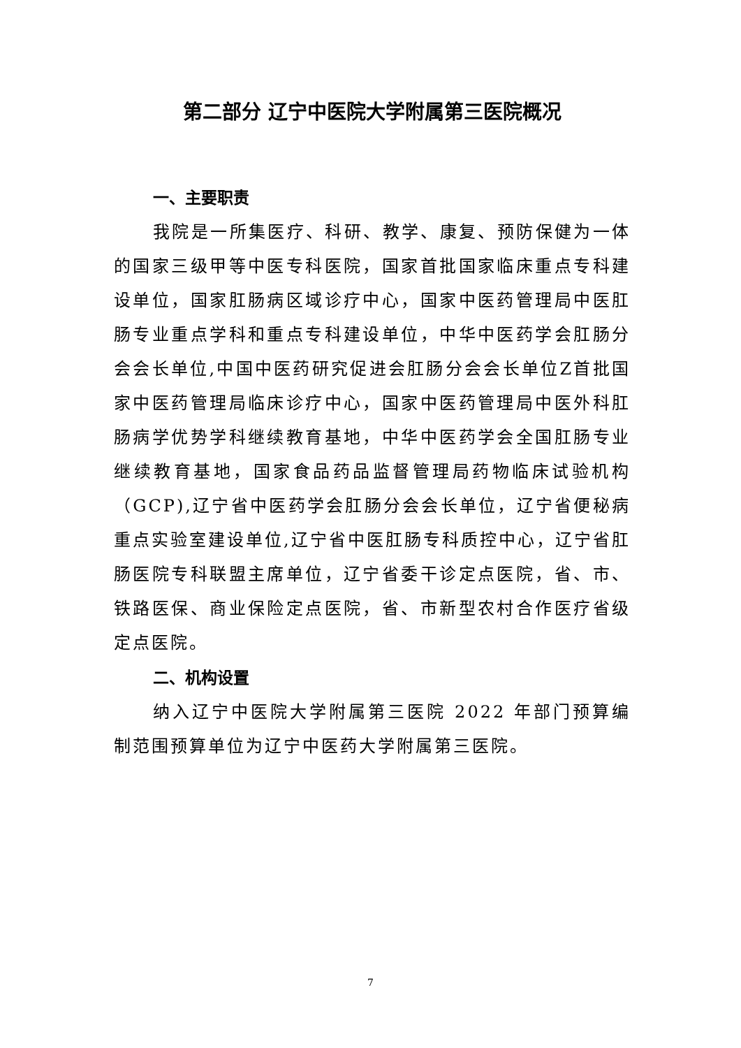第二部分 辽宁中医院大学附属第三医院概况
一、主要职责
我院是一所集医疗、科研、教学、康复、预防保健为一体的国家三级甲等中医专科医院，国家首批国家临床重点专科建设单位，国家肛肠病区域诊疗中心，国家中医药管理局中医肛肠专业重点学科和重点专科建设单位，中华中医药学会肛肠分会会长单位,中国中医药研究促进会肛肠分会会长单位Z首批国家中医药管理局临床诊疗中心，国家中医药管理局中医外科肛肠病学优势学科继续教育基地，中华中医药学会全国肛肠专业继续教育基地，国家食品药品监督管理局药物临床试验机构（GCP),辽宁省中医药学会肛肠分会会长单位，辽宁省便秘病重点实验室建设单位,辽宁省中医肛肠专科质控中心，辽宁省肛肠医院专科联盟主席单位，辽宁省委干诊定点医院，省、市、铁路医保、商业保险定点医院，省、市新型农村合作医疗省级定点医院。
二、机构设置
纳入辽宁中医院大学附属第三医院 2022 年部门预算编制范围预算单位为辽宁中医药大学附属第三医院。
7